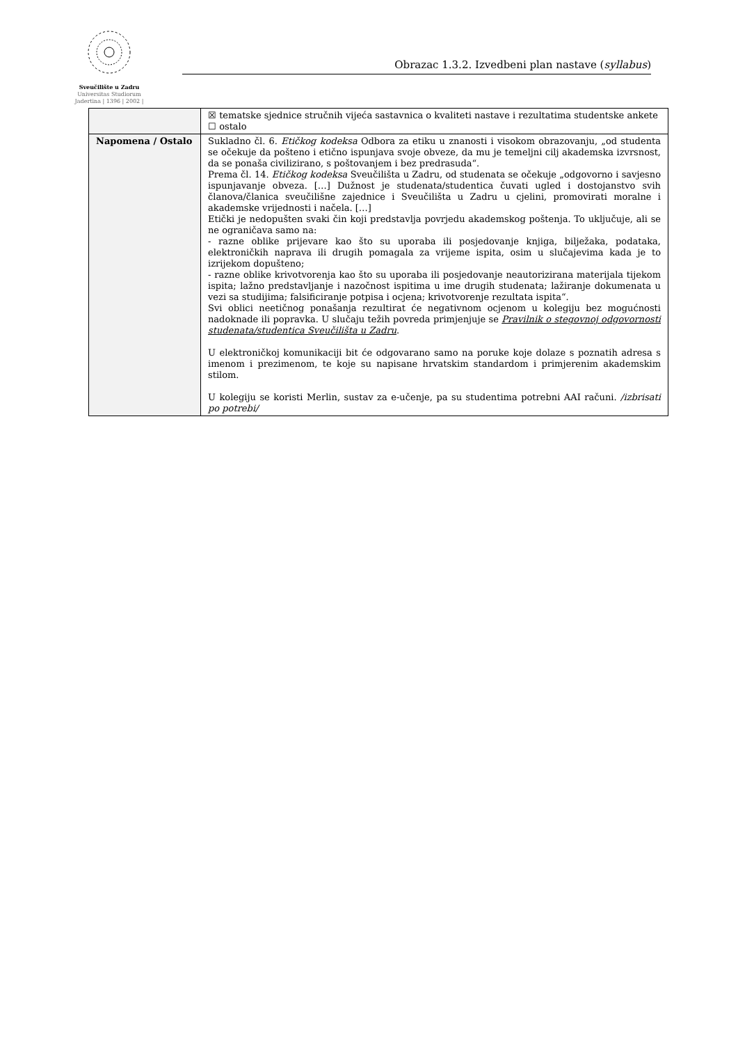Sveučilište u Zadru
Universitas Studiorum
Jadertina | 1396 | 2002 |
Obrazac 1.3.2. Izvedbeni plan nastave (syllabus)
| | ☒ tematske sjednice stručnih vijeća sastavnica o kvaliteti nastave i rezultatima studentske ankete ☐ ostalo |
| Napomena / Ostalo | Sukladno čl. 6. Etičkog kodeksa Odbora za etiku u znanosti i visokom obrazovanju, „od studenta se očekuje da pošteno i etično ispunjava svoje obveze, da mu je temeljni cilj akademska izvrsnost, da se ponaša civilizirano, s poštovanjem i bez predrasuda“. Prema čl. 14. Etičkog kodeksa Sveučilišta u Zadru, od studenata se očekuje „odgovorno i savjesno ispunjavanje obveza. […] Dužnost je studenata/studentica čuvati ugled i dostojanstvo svih članova/članica sveučilišne zajednice i Sveučilišta u Zadru u cjelini, promovirati moralne i akademske vrijednosti i načela. […] Etički je nedopušten svaki čin koji predstavlja povrjedu akademskog poštenja. To uključuje, ali se ne ograničava samo na: - razne oblike prijevare kao što su uporaba ili posjedovanje knjiga, bilježaka, podataka, elektroničkih naprava ili drugih pomagala za vrijeme ispita, osim u slučajevima kada je to izrijekom dopušteno; - razne oblike krivotvorenja kao što su uporaba ili posjedovanje neautorizirana materijala tijekom ispita; lažno predstavljanje i nazočnost ispitima u ime drugih studenata; lažiranje dokumenata u vezi sa studijima; falsificiranje potpisa i ocjena; krivotvorenje rezultata ispita“. Svi oblici neetičnog ponašanja rezultirat će negativnom ocjenom u kolegiju bez mogućnosti nadoknade ili popravka. U slučaju težih povreda primjenjuje se Pravilnik o stegovnoj odgovornosti studenata/studentica Sveučilišta u Zadru . U elektroničkoj komunikaciji bit će odgovarano samo na poruke koje dolaze s poznatih adresa s imenom i prezimenom, te koje su napisane hrvatskim standardom i primjerenim akademskim stilom. U kolegiju se koristi Merlin, sustav za e-učenje, pa su studentima potrebni AAI računi. /izbrisati po potrebi/ |